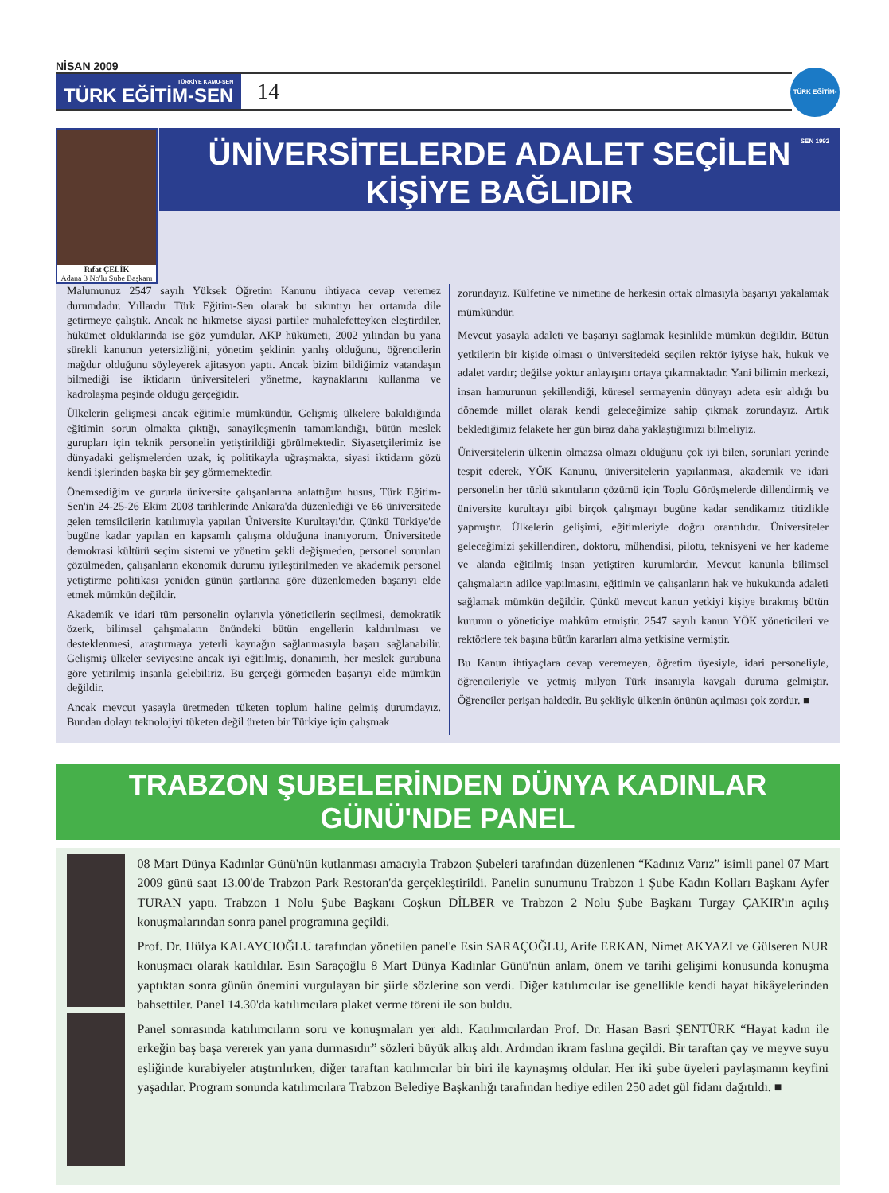NİSAN 2009
TÜRKİYE KAMU-SEN
TÜRK EĞİTİM-SEN
14
TÜRK EĞİTİM-SEN 1992
Rıfat ÇELİK
Adana 3 No'lu Şube Başkanı
ÜNİVERSİTELERDE ADALET SEÇİLEN KİŞİYE BAĞLIDIR
Malumunuz 2547 sayılı Yüksek Öğretim Kanunu ihtiyaca cevap veremez durumdadır. Yıllardır Türk Eğitim-Sen olarak bu sıkıntıyı her ortamda dile getirmeye çalıştık. Ancak ne hikmetse siyasi partiler muhalefetteyken eleştirdiler, hükümet olduklarında ise göz yumdular. AKP hükümeti, 2002 yılından bu yana sürekli kanunun yetersizliğini, yönetim şeklinin yanlış olduğunu, öğrencilerin mağdur olduğunu söyleyerek ajitasyon yaptı. Ancak bizim bildiğimiz vatandaşın bilmediği ise iktidarın üniversiteleri yönetme, kaynaklarını kullanma ve kadrolaşma peşinde olduğu gerçeğidir.
Ülkelerin gelişmesi ancak eğitimle mümkündür. Gelişmiş ülkelere bakıldığında eğitimin sorun olmakta çıktığı, sanayileşmenin tamamlandığı, bütün meslek gurupları için teknik personelin yetiştirildiği görülmektedir. Siyasetçilerimiz ise dünyadaki gelişmelerden uzak, iç politikayla uğraşmakta, siyasi iktidarın gözü kendi işlerinden başka bir şey görmemektedir.
Önemsediğim ve gururla üniversite çalışanlarına anlattığım husus, Türk Eğitim-Sen'in 24-25-26 Ekim 2008 tarihlerinde Ankara'da düzenlediği ve 66 üniversitede gelen temsilcilerin katılımıyla yapılan Üniversite Kurultayı'dır. Çünkü Türkiye'de bugüne kadar yapılan en kapsamlı çalışma olduğuna inanıyorum. Üniversitede demokrasi kültürü seçim sistemi ve yönetim şekli değişmeden, personel sorunları çözülmeden, çalışanların ekonomik durumu iyileştirilmeden ve akademik personel yetiştirme politikası yeniden günün şartlarına göre düzenlemeden başarıyı elde etmek mümkün değildir.
Akademik ve idari tüm personelin oylarıyla yöneticilerin seçilmesi, demokratik özerk, bilimsel çalışmaların önündeki bütün engellerin kaldırılması ve desteklenmesi, araştırmaya yeterli kaynağın sağlanmasıyla başarı sağlanabilir. Gelişmiş ülkeler seviyesine ancak iyi eğitilmiş, donanımlı, her meslek gurubuna göre yetirilmiş insanla gelebiliriz. Bu gerçeği görmeden başarıyı elde mümkün değildir.
Ancak mevcut yasayla üretmeden tüketen toplum haline gelmiş durumdayız. Bundan dolayı teknolojiyi tüketen değil üreten bir Türkiye için çalışmak
zorundayız. Külfetine ve nimetine de herkesin ortak olmasıyla başarıyı yakalamak mümkündür.
Mevcut yasayla adaleti ve başarıyı sağlamak kesinlikle mümkün değildir. Bütün yetkilerin bir kişide olması o üniversitedeki seçilen rektör iyiyse hak, hukuk ve adalet vardır; değilse yoktur anlayışını ortaya çıkarmaktadır. Yani bilimin merkezi, insan hamurunun şekillendiği, küresel sermayenin dünyayı adeta esir aldığı bu dönemde millet olarak kendi geleceğimize sahip çıkmak zorundayız. Artık beklediğimiz felakete her gün biraz daha yaklaştığımızı bilmeliyiz.
Üniversitelerin ülkenin olmazsa olmazı olduğunu çok iyi bilen, sorunları yerinde tespit ederek, YÖK Kanunu, üniversitelerin yapılanması, akademik ve idari personelin her türlü sıkıntıların çözümü için Toplu Görüşmelerde dillendirmiş ve üniversite kurultayı gibi birçok çalışmayı bugüne kadar sendikamız titizlikle yapmıştır. Ülkelerin gelişimi, eğitimleriyle doğru orantılıdır. Üniversiteler geleceğimizi şekillendiren, doktoru, mühendisi, pilotu, teknisyeni ve her kademe ve alanda eğitilmiş insan yetiştiren kurumlardır. Mevcut kanunla bilimsel çalışmaların adilce yapılmasını, eğitimin ve çalışanların hak ve hukukunda adaleti sağlamak mümkün değildir. Çünkü mevcut kanun yetkiyi kişiye bırakmış bütün kurumu o yöneticiye mahkûm etmiştir. 2547 sayılı kanun YÖK yöneticileri ve rektörlere tek başına bütün kararları alma yetkisine vermiştir.
Bu Kanun ihtiyaçlara cevap veremeyen, öğretim üyesiyle, idari personeliyle, öğrencileriyle ve yetmiş milyon Türk insanıyla kavgalı duruma gelmiştir. Öğrenciler perişan haldedir. Bu şekliyle ülkenin önünün açılması çok zordur. ■
TRABZON ŞUBELERİNDEN DÜNYA KADINLAR GÜNÜ'NDE PANEL
08 Mart Dünya Kadınlar Günü'nün kutlanması amacıyla Trabzon Şubeleri tarafından düzenlenen “Kadınız Varız” isimli panel 07 Mart 2009 günü saat 13.00'de Trabzon Park Restoran'da gerçekleştirildi. Panelin sunumunu Trabzon 1 Şube Kadın Kolları Başkanı Ayfer TURAN yaptı. Trabzon 1 Nolu Şube Başkanı Coşkun DİLBER ve Trabzon 2 Nolu Şube Başkanı Turgay ÇAKIR'ın açılış konuşmalarından sonra panel programına geçildi.
Prof. Dr. Hülya KALAYCIOĞLU tarafından yönetilen panel'e Esin SARAÇOĞLU, Arife ERKAN, Nimet AKYAZI ve Gülseren NUR konuşmacı olarak katıldılar. Esin Saraçoğlu 8 Mart Dünya Kadınlar Günü'nün anlam, önem ve tarihi gelişimi konusunda konuşma yaptıktan sonra günün önemini vurgulayan bir şiirle sözlerine son verdi. Diğer katılımcılar ise genellikle kendi hayat hikâyelerinden bahsettiler. Panel 14.30'da katılımcılara plaket verme töreni ile son buldu.
Panel sonrasında katılımcıların soru ve konuşmaları yer aldı. Katılımcılardan Prof. Dr. Hasan Basri ŞENTÜRK “Hayat kadın ile erkeğin baş başa vererek yan yana durmasıdır” sözleri büyük alkış aldı. Ardından ikram faslına geçildi. Bir taraftan çay ve meyve suyu eşliğinde kurabiyeler atıştırılırken, diğer taraftan katılımcılar bir biri ile kaynaşmış oldular. Her iki şube üyeleri paylaşmanın keyfini yaşadılar. Program sonunda katılımcılara Trabzon Belediye Başkanlığı tarafından hediye edilen 250 adet gül fidanı dağıtıldı. ■